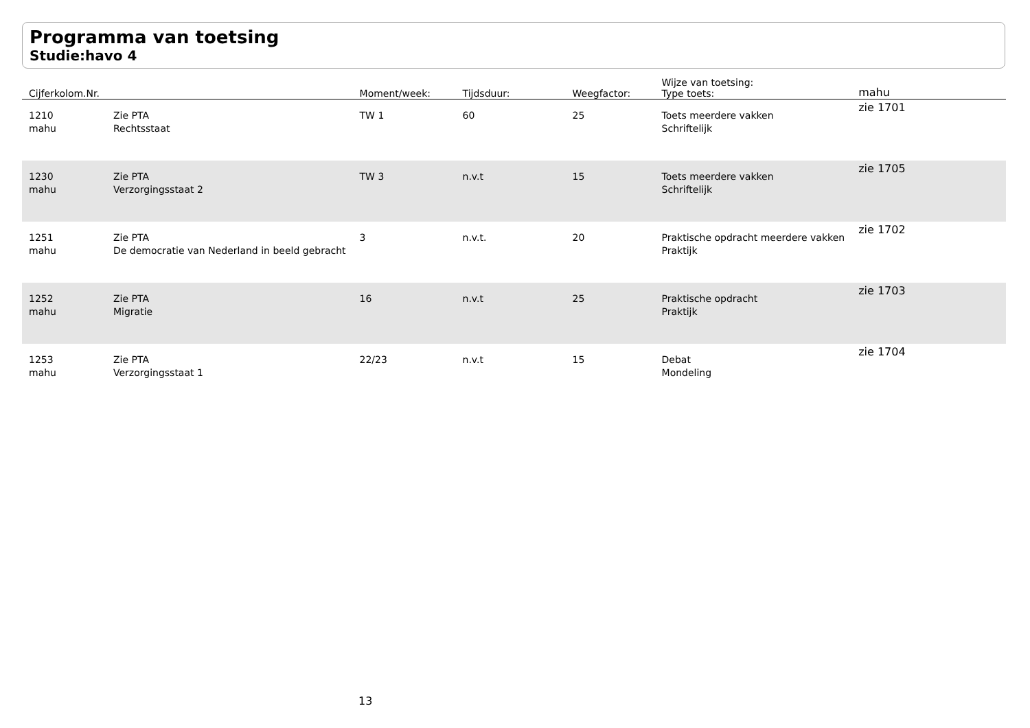Programma van toetsing
Studie:havo 4
| Cijferkolom.Nr. | | Moment/week: | Tijdsduur: | Weegfactor: | Wijze van toetsing: Type toets: | mahu |
| --- | --- | --- | --- | --- | --- | --- |
| 1210 mahu | Zie PTA Rechtsstaat | TW 1 | 60 | 25 | Toets meerdere vakken Schriftelijk | zie 1701 |
| 1230 mahu | Zie PTA Verzorgingsstaat 2 | TW 3 | n.v.t | 15 | Toets meerdere vakken Schriftelijk | zie 1705 |
| 1251 mahu | Zie PTA De democratie van Nederland in beeld gebracht | 3 | n.v.t. | 20 | Praktische opdracht meerdere vakken Praktijk | zie 1702 |
| 1252 mahu | Zie PTA Migratie | 16 | n.v.t | 25 | Praktische opdracht Praktijk | zie 1703 |
| 1253 mahu | Zie PTA Verzorgingsstaat 1 | 22/23 | n.v.t | 15 | Debat Mondeling | zie 1704 |
13